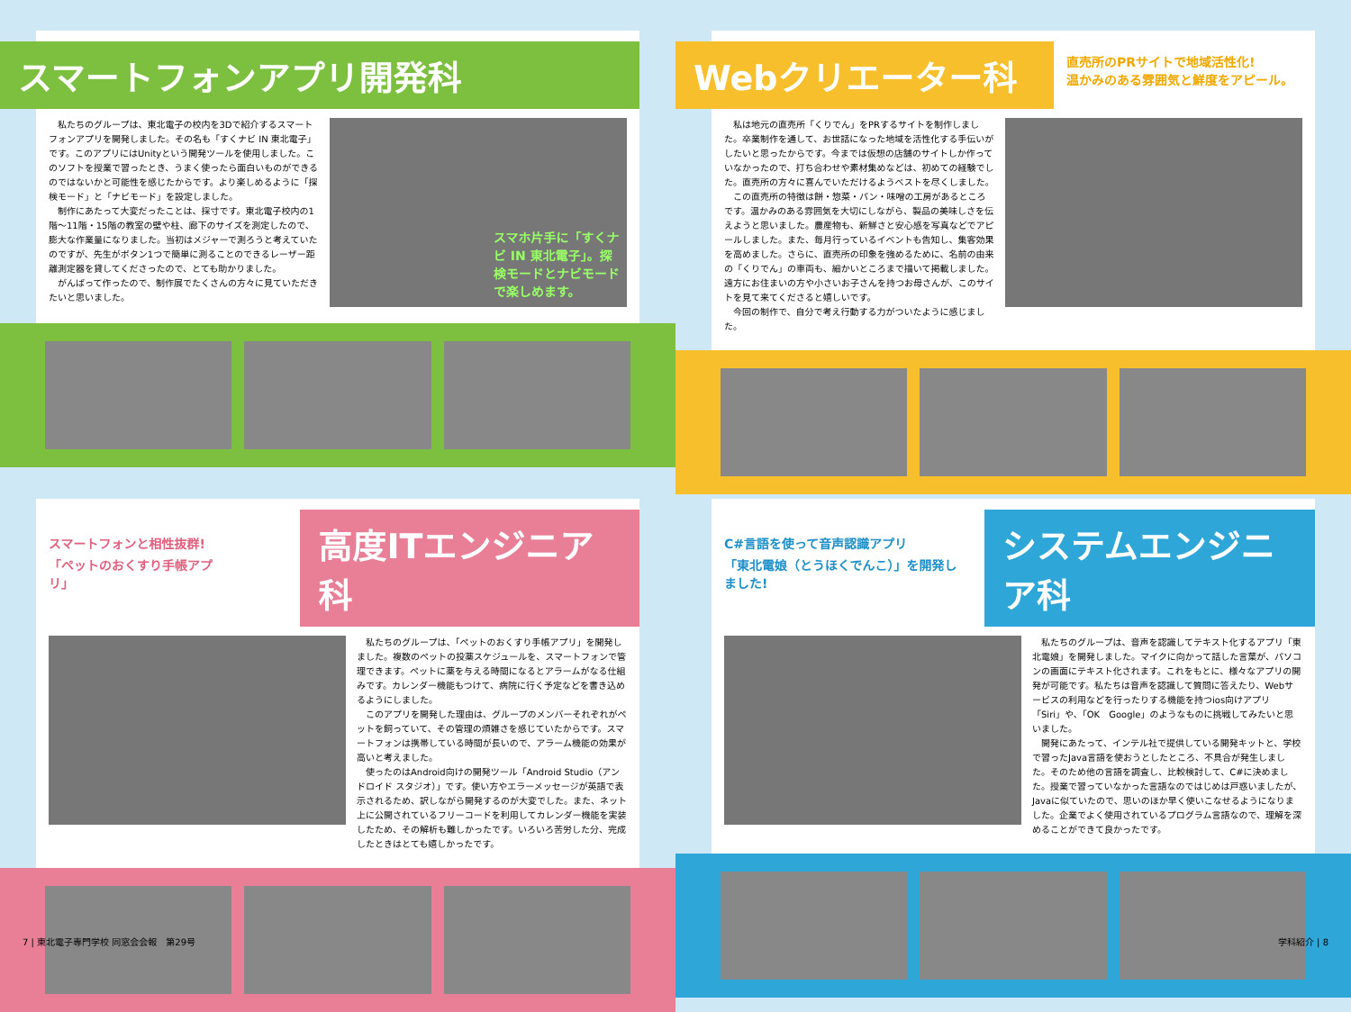スマートフォンアプリ開発科
　私たちのグループは、東北電子の校内を3Dで紹介するスマートフォンアプリを開発しました。その名も「すくナビ IN 東北電子」です。このアプリにはUnityという開発ツールを使用しました。このソフトを授業で習ったとき、うまく使ったら面白いものができるのではないかと可能性を感じたからです。より楽しめるように「探検モード」と「ナビモード」を設定しました。
　制作にあたって大変だったことは、採寸です。東北電子校内の1階～11階・15階の教室の壁や柱、廊下のサイズを測定したので、膨大な作業量になりました。当初はメジャーで測ろうと考えていたのですが、先生がボタン1つで簡単に測ることのできるレーザー距離測定器を貸してくださったので、とても助かりました。
　がんばって作ったので、制作展でたくさんの方々に見ていただきたいと思いました。
スマホ片手に「すくナビ IN 東北電子」。探検モードとナビモードで楽しめます。
Webクリエーター科
直売所のPRサイトで地域活性化!
温かみのある雰囲気と鮮度をアピール。
　私は地元の直売所「くりでん」をPRするサイトを制作しました。卒業制作を通して、お世話になった地域を活性化する手伝いがしたいと思ったからです。今までは仮想の店舗のサイトしか作っていなかったので、打ち合わせや素材集めなどは、初めての経験でした。直売所の方々に喜んでいただけるようベストを尽くしました。
　この直売所の特徴は餅・惣菜・パン・味噌の工房があるところです。温かみのある雰囲気を大切にしながら、製品の美味しさを伝えようと思いました。農産物も、新鮮さと安心感を写真などでアピールしました。また、毎月行っているイベントも告知し、集客効果を高めました。さらに、直売所の印象を強めるために、名前の由来の「くりでん」の車両も、細かいところまで描いて掲載しました。遠方にお住まいの方や小さいお子さんを持つお母さんが、このサイトを見て来てくださると嬉しいです。
　今回の制作で、自分で考え行動する力がついたように感じました。
スマートフォンと相性抜群!
「ペットのおくすり手帳アプリ」
高度ITエンジニア科
　私たちのグループは、「ペットのおくすり手帳アプリ」を開発しました。複数のペットの投薬スケジュールを、スマートフォンで管理できます。ペットに薬を与える時間になるとアラームがなる仕組みです。カレンダー機能もつけて、病院に行く予定などを書き込めるようにしました。
　このアプリを開発した理由は、グループのメンバーそれぞれがペットを飼っていて、その管理の煩雑さを感じていたからです。スマートフォンは携帯している時間が長いので、アラーム機能の効果が高いと考えました。
　使ったのはAndroid向けの開発ツール「Android Studio（アンドロイド スタジオ）」です。使い方やエラーメッセージが英語で表示されるため、訳しながら開発するのが大変でした。また、ネット上に公開されているフリーコードを利用してカレンダー機能を実装したため、その解析も難しかったです。いろいろ苦労した分、完成したときはとても嬉しかったです。
C#言語を使って音声認識アプリ
「東北電娘（とうほくでんこ）」を開発しました!
システムエンジニア科
　私たちのグループは、音声を認識してテキスト化するアプリ「東北電娘」を開発しました。マイクに向かって話した言葉が、パソコンの画面にテキスト化されます。これをもとに、様々なアプリの開発が可能です。私たちは音声を認識して質問に答えたり、Webサービスの利用などを行ったりする機能を持つios向けアプリ「Siri」や、「OK　Google」のようなものに挑戦してみたいと思いました。
　開発にあたって、インテル社で提供している開発キットと、学校で習ったJava言語を使おうとしたところ、不具合が発生しました。そのため他の言語を調査し、比較検討して、C#に決めました。授業で習っていなかった言語なのではじめは戸惑いましたが、Javaに似ていたので、思いのほか早く使いこなせるようになりました。企業でよく使用されているプログラム言語なので、理解を深めることができて良かったです。
7 | 東北電子専門学校 同窓会会報　第29号
学科紹介 | 8